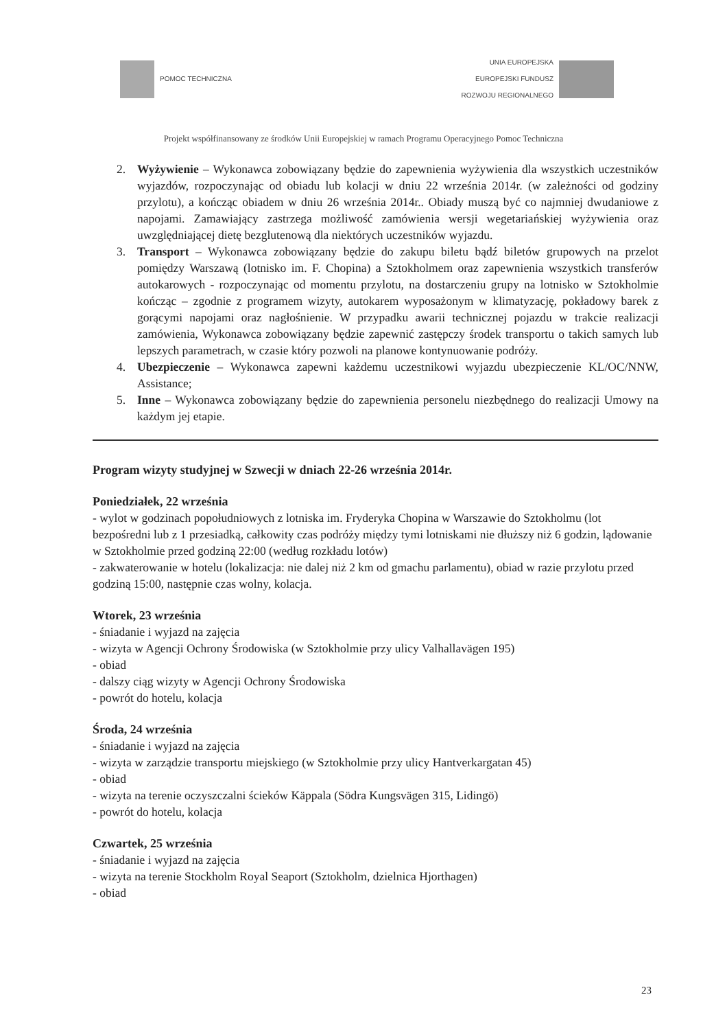POMOC TECHNICZNA
UNIA EUROPEJSKA
EUROPEJSKI FUNDUSZ
ROZWOJU REGIONALNEGO
Projekt współfinansowany ze środków Unii Europejskiej w ramach Programu Operacyjnego Pomoc Techniczna
2. Wyżywienie – Wykonawca zobowiązany będzie do zapewnienia wyżywienia dla wszystkich uczestników wyjazdów, rozpoczynając od obiadu lub kolacji w dniu 22 września 2014r. (w zależności od godziny przylotu), a kończąc obiadem w dniu 26 września 2014r.. Obiady muszą być co najmniej dwudaniowe z napojami. Zamawiający zastrzega możliwość zamówienia wersji wegetariańskiej wyżywienia oraz uwzględniającej dietę bezglutenową dla niektórych uczestników wyjazdu.
3. Transport – Wykonawca zobowiązany będzie do zakupu biletu bądź biletów grupowych na przelot pomiędzy Warszawą (lotnisko im. F. Chopina) a Sztokholmem oraz zapewnienia wszystkich transferów autokarowych - rozpoczynając od momentu przylotu, na dostarczeniu grupy na lotnisko w Sztokholmie kończąc – zgodnie z programem wizyty, autokarem wyposażonym w klimatyzację, pokładowy barek z gorącymi napojami oraz nagłośnienie. W przypadku awarii technicznej pojazdu w trakcie realizacji zamówienia, Wykonawca zobowiązany będzie zapewnić zastępczy środek transportu o takich samych lub lepszych parametrach, w czasie który pozwoli na planowe kontynuowanie podróży.
4. Ubezpieczenie – Wykonawca zapewni każdemu uczestnikowi wyjazdu ubezpieczenie KL/OC/NNW, Assistance;
5. Inne – Wykonawca zobowiązany będzie do zapewnienia personelu niezbędnego do realizacji Umowy na każdym jej etapie.
Program wizyty studyjnej w Szwecji w dniach 22-26 września 2014r.
Poniedziałek, 22 września
- wylot w godzinach popołudniowych z lotniska im. Fryderyka Chopina w Warszawie do Sztokholmu (lot bezpośredni lub z 1 przesiadką, całkowity czas podróży między tymi lotniskami nie dłuższy niż 6 godzin, lądowanie w Sztokholmie przed godziną 22:00 (według rozkładu lotów)
- zakwaterowanie w hotelu (lokalizacja: nie dalej niż 2 km od gmachu parlamentu), obiad w razie przylotu przed godziną 15:00, następnie czas wolny, kolacja.
Wtorek, 23 września
- śniadanie i wyjazd na zajęcia
- wizyta w Agencji Ochrony Środowiska (w Sztokholmie przy ulicy Valhallavägen 195)
- obiad
- dalszy ciąg wizyty w Agencji Ochrony Środowiska
- powrót do hotelu, kolacja
Środa, 24 września
- śniadanie i wyjazd na zajęcia
- wizyta w zarządzie transportu miejskiego (w Sztokholmie przy ulicy Hantverkargatan 45)
- obiad
- wizyta na terenie oczyszczalni ścieków Käppala (Södra Kungsvägen 315, Lidingö)
- powrót do hotelu, kolacja
Czwartek, 25 września
- śniadanie i wyjazd na zajęcia
- wizyta na terenie Stockholm Royal Seaport (Sztokholm, dzielnica Hjorthagen)
- obiad
23